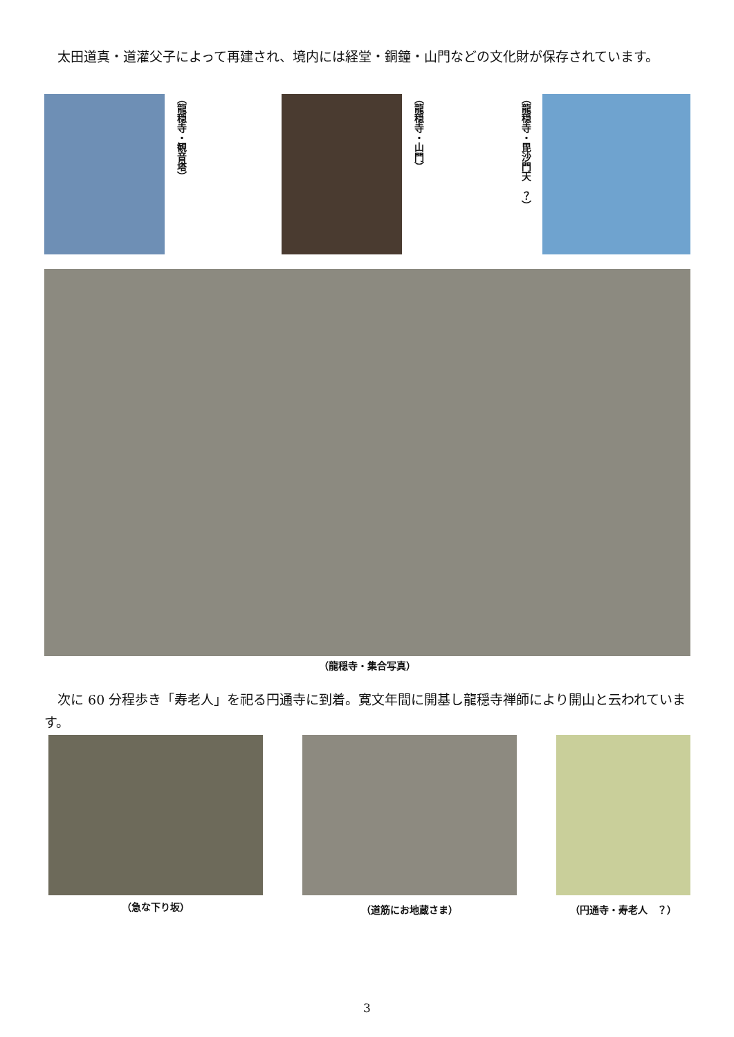太田道真・道灌父子によって再建され、境内には経堂・銅鐘・山門などの文化財が保存されています。
（龍穏寺・観音塔）
（龍穏寺・山門）
（龍穏寺・毘沙門天　？）
（龍穏寺・集合写真）
　次に 60 分程歩き「寿老人」を祀る円通寺に到着。寛文年間に開基し龍穏寺禅師により開山と云われています。
（急な下り坂）
（道筋にお地蔵さま） （円通寺・寿老人　？）
3